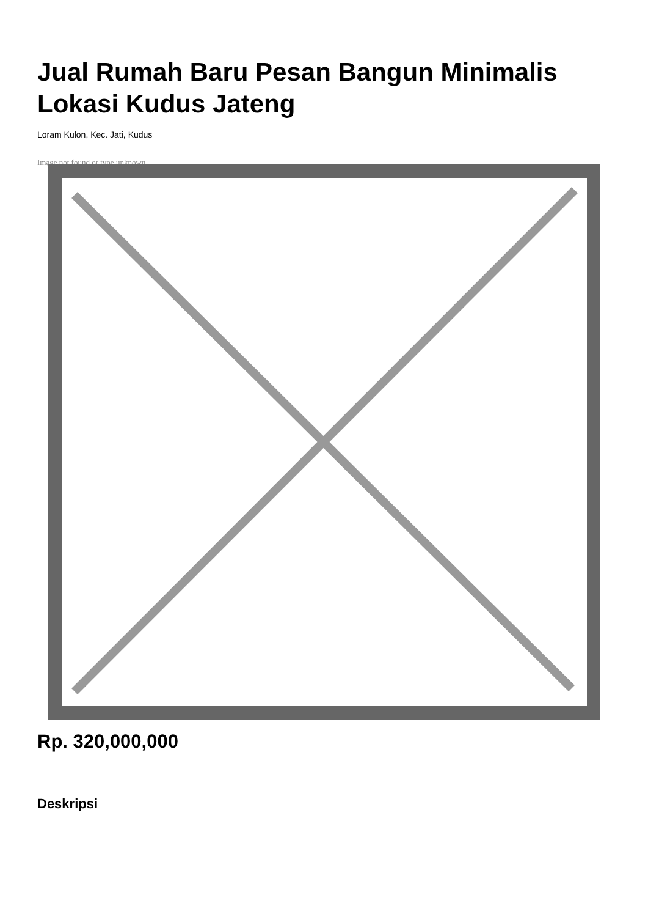Jual Rumah Baru Pesan Bangun Minimalis Lokasi Kudus Jateng
Loram Kulon, Kec. Jati, Kudus
Image not found or type unknown
Rp. 320,000,000
Deskripsi